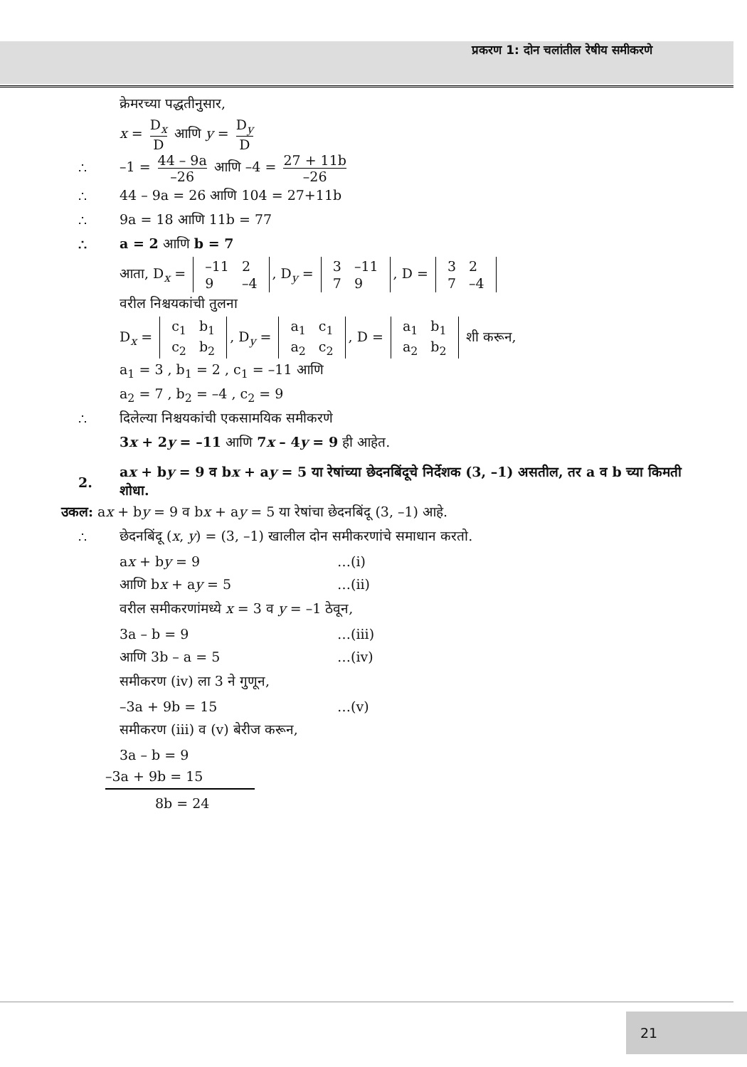प्रकरण 1: दोन चलांतील रेषीय समीकरणे
क्रेमरच्या पद्धतीनुसार,
x = D<sub>x</sub> D आणि y = D<sub>y</sub> D
∴
–1 = 44 – 9a –26 आणि –4 = 27 + 11b –26
∴ 44 – 9a = 26 आणि 104 = 27+11b
∴ 9a = 18 आणि 11b = 77
∴ a = 2 आणि b = 7
आता, D<sub>x</sub> =
| –11 | 2 |
| 9 | –4 |
, D<sub>y</sub> =
| 3 | –11 |
| 7 | 9 |
, D =
| 3 | 2 |
| 7 | –4 |
वरील निश्चयकांची तुलना
D<sub>x</sub> =
| c<sub>1</sub> | b<sub>1</sub> |
| c<sub>2</sub> | b<sub>2</sub> |
, D<sub>y</sub> =
| a<sub>1</sub> | c<sub>1</sub> |
| a<sub>2</sub> | c<sub>2</sub> |
, D =
| a<sub>1</sub> | b<sub>1</sub> |
| a<sub>2</sub> | b<sub>2</sub> |
शी करून,
a<sub>1</sub> = 3 , b<sub>1</sub> = 2 , c<sub>1</sub> = –11 आणि
a<sub>2</sub> = 7 , b<sub>2</sub> = –4 , c<sub>2</sub> = 9
∴
दिलेल्या निश्चयकांची एकसामयिक समीकरणे
3x + 2y = –11 आणि 7x – 4y = 9 ही आहेत.
2.
ax + by = 9 व bx + ay = 5 या रेषांच्या छेदनबिंदूचे निर्देशक (3, –1) असतील, तर a व b च्या किमती शोधा.
उकल: ax + by = 9 व bx + ay = 5 या रेषांचा छेदनबिंदू (3, –1) आहे.
∴
छेदनबिंदू (x, y) = (3, –1) खालील दोन समीकरणांचे समाधान करतो.
ax + by = 9 …(i)
आणि bx + ay = 5 …(ii)
वरील समीकरणांमध्ये x = 3 व y = –1 ठेवून,
3a – b = 9 …(iii)
आणि 3b – a = 5 …(iv)
समीकरण (iv) ला 3 ने गुणून,
–3a + 9b = 15 …(v)
समीकरण (iii) व (v) बेरीज करून,
3a – b = 9
–3a + 9b = 15
8b = 24
21